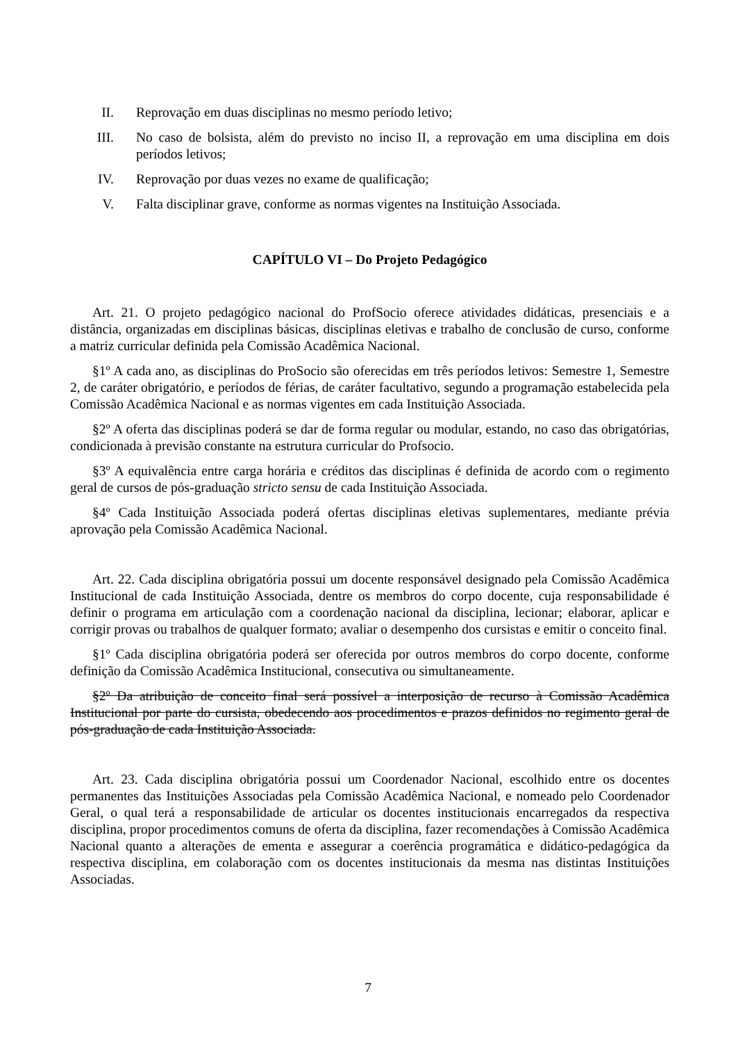II. Reprovação em duas disciplinas no mesmo período letivo;
III. No caso de bolsista, além do previsto no inciso II, a reprovação em uma disciplina em dois períodos letivos;
IV. Reprovação por duas vezes no exame de qualificação;
V. Falta disciplinar grave, conforme as normas vigentes na Instituição Associada.
CAPÍTULO VI – Do Projeto Pedagógico
Art. 21. O projeto pedagógico nacional do ProfSocio oferece atividades didáticas, presenciais e a distância, organizadas em disciplinas básicas, disciplinas eletivas e trabalho de conclusão de curso, conforme a matriz curricular definida pela Comissão Acadêmica Nacional.
§1º A cada ano, as disciplinas do ProSocio são oferecidas em três períodos letivos: Semestre 1, Semestre 2, de caráter obrigatório, e períodos de férias, de caráter facultativo, segundo a programação estabelecida pela Comissão Acadêmica Nacional e as normas vigentes em cada Instituição Associada.
§2º A oferta das disciplinas poderá se dar de forma regular ou modular, estando, no caso das obrigatórias, condicionada à previsão constante na estrutura curricular do Profsocio.
§3º A equivalência entre carga horária e créditos das disciplinas é definida de acordo com o regimento geral de cursos de pós-graduação stricto sensu de cada Instituição Associada.
§4º Cada Instituição Associada poderá ofertas disciplinas eletivas suplementares, mediante prévia aprovação pela Comissão Acadêmica Nacional.
Art. 22. Cada disciplina obrigatória possui um docente responsável designado pela Comissão Acadêmica Institucional de cada Instituição Associada, dentre os membros do corpo docente, cuja responsabilidade é definir o programa em articulação com a coordenação nacional da disciplina, lecionar; elaborar, aplicar e corrigir provas ou trabalhos de qualquer formato; avaliar o desempenho dos cursistas e emitir o conceito final.
§1º Cada disciplina obrigatória poderá ser oferecida por outros membros do corpo docente, conforme definição da Comissão Acadêmica Institucional, consecutiva ou simultaneamente.
§2º Da atribuição de conceito final será possível a interposição de recurso à Comissão Acadêmica Institucional por parte do cursista, obedecendo aos procedimentos e prazos definidos no regimento geral de pós-graduação de cada Instituição Associada.
Art. 23. Cada disciplina obrigatória possui um Coordenador Nacional, escolhido entre os docentes permanentes das Instituições Associadas pela Comissão Acadêmica Nacional, e nomeado pelo Coordenador Geral, o qual terá a responsabilidade de articular os docentes institucionais encarregados da respectiva disciplina, propor procedimentos comuns de oferta da disciplina, fazer recomendações à Comissão Acadêmica Nacional quanto a alterações de ementa e assegurar a coerência programática e didático-pedagógica da respectiva disciplina, em colaboração com os docentes institucionais da mesma nas distintas Instituições Associadas.
7